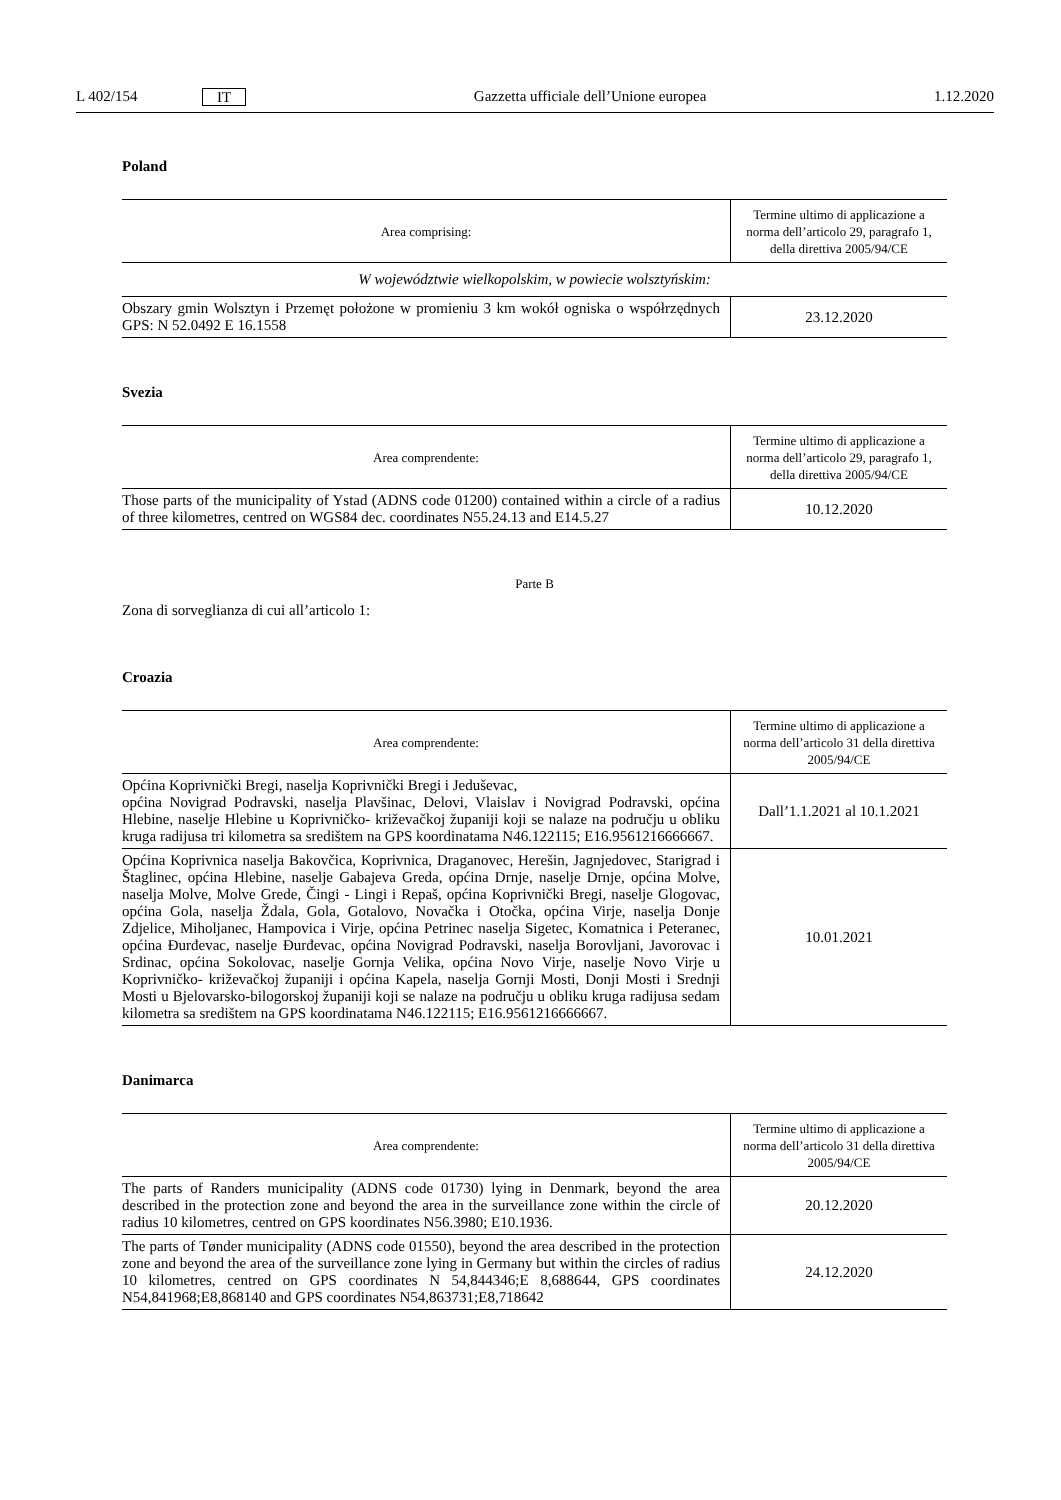L 402/154 IT Gazzetta ufficiale dell’Unione europea 1.12.2020
Poland
| Area comprising: | Termine ultimo di applicazione a norma dell’articolo 29, paragrafo 1, della direttiva 2005/94/CE |
| --- | --- |
| W województwie wielkopolskim, w powiecie wolsztyńskim: | |
| Obszary gmin Wolsztyn i Przemęt położone w promieniu 3 km wokół ogniska o współrzędnych GPS: N 52.0492 E 16.1558 | 23.12.2020 |
Svezia
| Area comprendente: | Termine ultimo di applicazione a norma dell’articolo 29, paragrafo 1, della direttiva 2005/94/CE |
| --- | --- |
| Those parts of the municipality of Ystad (ADNS code 01200) contained within a circle of a radius of three kilometres, centred on WGS84 dec. coordinates N55.24.13 and E14.5.27 | 10.12.2020 |
Parte B
Zona di sorveglianza di cui all’articolo 1:
Croazia
| Area comprendente: | Termine ultimo di applicazione a norma dell’articolo 31 della direttiva 2005/94/CE |
| --- | --- |
| Općina Koprivnički Bregi, naselja Koprivnički Bregi i Jeduševac, općina Novigrad Podravski, naselja Plavšinac, Delovi, Vlaislav i Novigrad Podravski, općina Hlebine, naselje Hlebine u Koprivničko- križevačkoj županiji koji se nalaze na području u obliku kruga radijusa tri kilometra sa središtem na GPS koordinatama N46.122115; E16.9561216666667. | Dall’1.1.2021 al 10.1.2021 |
| Općina Koprivnica naselja Bakovčica, Koprivnica, Draganovec, Herešin, Jagnjedovec, Starigrad i Štaglinec, općina Hlebine, naselje Gabajeva Greda, općina Drnje, naselje Drnje, općina Molve, naselja Molve, Molve Grede, Čingi - Lingi i Repaš, općina Koprivnički Bregi, naselje Glogovac, općina Gola, naselja Ždala, Gola, Gotalovo, Novačka i Otočka, općina Virje, naselja Donje Zdjelice, Miholjanec, Hampovica i Virje, općina Petrinec naselja Sigetec, Komatnica i Peteranec, općina Đurđevac, naselje Đurđevac, općina Novigrad Podravski, naselja Borovljani, Javorovac i Srdinac, općina Sokolovac, naselje Gornja Velika, općina Novo Virje, naselje Novo Virje u Koprivničko- križevačkoj županiji i općina Kapela, naselja Gornji Mosti, Donji Mosti i Srednji Mosti u Bjelovarsko-bilogorskoj županiji koji se nalaze na području u obliku kruga radijusa sedam kilometra sa središtem na GPS koordinatama N46.122115; E16.9561216666667. | 10.01.2021 |
Danimarca
| Area comprendente: | Termine ultimo di applicazione a norma dell’articolo 31 della direttiva 2005/94/CE |
| --- | --- |
| The parts of Randers municipality (ADNS code 01730) lying in Denmark, beyond the area described in the protection zone and beyond the area in the surveillance zone within the circle of radius 10 kilometres, centred on GPS koordinates N56.3980; E10.1936. | 20.12.2020 |
| The parts of Tønder municipality (ADNS code 01550), beyond the area described in the protection zone and beyond the area of the surveillance zone lying in Germany but within the circles of radius 10 kilometres, centred on GPS coordinates N 54,844346;E 8,688644, GPS coordinates N54,841968;E8,868140 and GPS coordinates N54,863731;E8,718642 | 24.12.2020 |